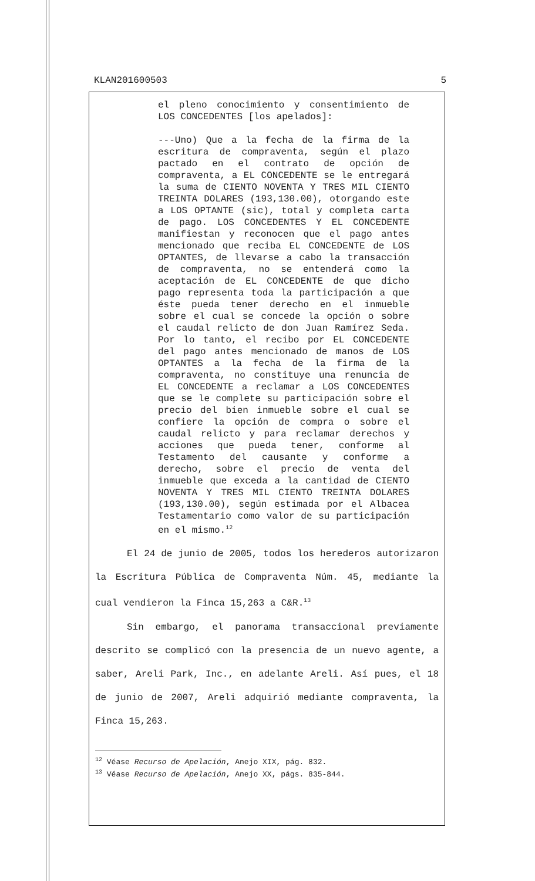KLAN201600503 5
el pleno conocimiento y consentimiento de LOS CONCEDENTES [los apelados]:
---Uno) Que a la fecha de la firma de la escritura de compraventa, según el plazo pactado en el contrato de opción de compraventa, a EL CONCEDENTE se le entregará la suma de CIENTO NOVENTA Y TRES MIL CIENTO TREINTA DOLARES (193,130.00), otorgando este a LOS OPTANTE (sic), total y completa carta de pago. LOS CONCEDENTES Y EL CONCEDENTE manifiestan y reconocen que el pago antes mencionado que reciba EL CONCEDENTE de LOS OPTANTES, de llevarse a cabo la transacción de compraventa, no se entenderá como la aceptación de EL CONCEDENTE de que dicho pago representa toda la participación a que éste pueda tener derecho en el inmueble sobre el cual se concede la opción o sobre el caudal relicto de don Juan Ramírez Seda. Por lo tanto, el recibo por EL CONCEDENTE del pago antes mencionado de manos de LOS OPTANTES a la fecha de la firma de la compraventa, no constituye una renuncia de EL CONCEDENTE a reclamar a LOS CONCEDENTES que se le complete su participación sobre el precio del bien inmueble sobre el cual se confiere la opción de compra o sobre el caudal relicto y para reclamar derechos y acciones que pueda tener, conforme al Testamento del causante y conforme a derecho, sobre el precio de venta del inmueble que exceda a la cantidad de CIENTO NOVENTA Y TRES MIL CIENTO TREINTA DOLARES (193,130.00), según estimada por el Albacea Testamentario como valor de su participación en el mismo.<sup>12</sup>
El 24 de junio de 2005, todos los herederos autorizaron la Escritura Pública de Compraventa Núm. 45, mediante la cual vendieron la Finca 15,263 a C&R.<sup>13</sup>
Sin embargo, el panorama transaccional previamente descrito se complicó con la presencia de un nuevo agente, a saber, Areli Park, Inc., en adelante Areli. Así pues, el 18 de junio de 2007, Areli adquirió mediante compraventa, la Finca 15,263.
<sup>12</sup> Véase Recurso de Apelación, Anejo XIX, pág. 832.
<sup>13</sup> Véase Recurso de Apelación, Anejo XX, págs. 835-844.